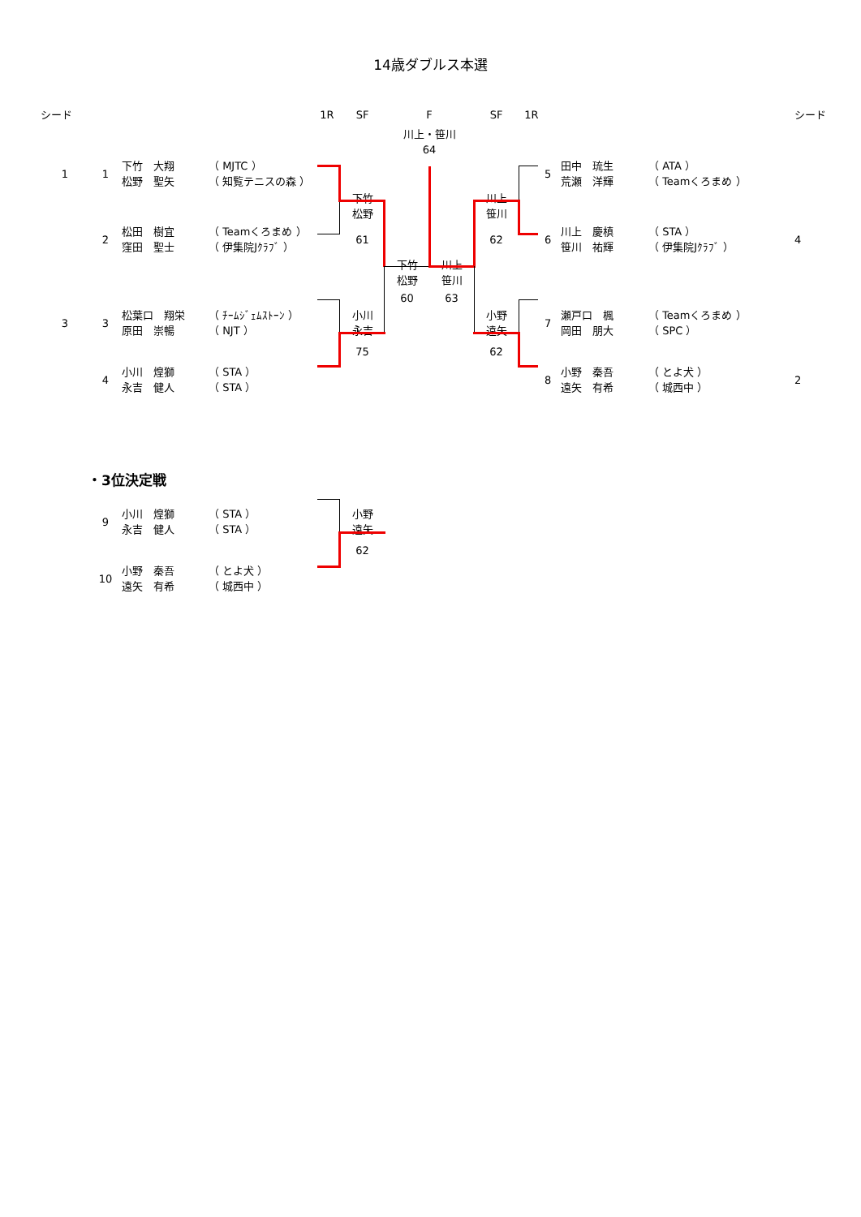14歳ダブルス本選
| シード | | | | 1R | SF | F | | SF | 1R | | | | シード |
| | | | | | | 川上・笹川 64 | | | | | | | |
| 1 | 1 | 下竹 大翔 松野 聖矢 | （ MJTC ） （ 知覧テニスの森 ） | | | | | | | 5 | 田中 琉生 荒瀬 洋輝 | （ ATA ） （ Teamくろまめ ） | |
| | | | | | 下竹 松野 | | | 川上 笹川 | | | | | |
| | 2 | 松田 樹宜 窪田 聖士 | （ Teamくろまめ ） （ 伊集院Jｸﾗﾌﾞ ） | | 61 | | | 62 | | 6 | 川上 慶槙 笹川 祐輝 | （ STA ） （ 伊集院Jｸﾗﾌﾞ ） | 4 |
| | | | | | | 下竹 松野 | 川上 笹川 | | | | | | |
| | | | | | | 60 | 63 | | | | | | |
| 3 | 3 | 松葉口 翔栄 原田 崇暢 | （ ﾁｰﾑｼﾞｪﾑｽﾄｰﾝ ） （ NJT ） | | 小川 永吉 | | | 小野 遠矢 | | 7 | 瀬戸口 楓 岡田 朋大 | （ Teamくろまめ ） （ SPC ） | |
| | | | | | 75 | | | 62 | | | | | |
| | 4 | 小川 煌獅 永吉 健人 | （ STA ） （ STA ） | | | | | | | 8 | 小野 秦吾 遠矢 有希 | （ とよ犬 ） （ 城西中 ） | 2 |
・3位決定戦
| | 9 | 小川 煌獅 永吉 健人 | （ STA ） （ STA ） | | 小野 遠矢 |
| | | | | | 62 |
| | 10 | 小野 秦吾 遠矢 有希 | （ とよ犬 ） （ 城西中 ） | | |